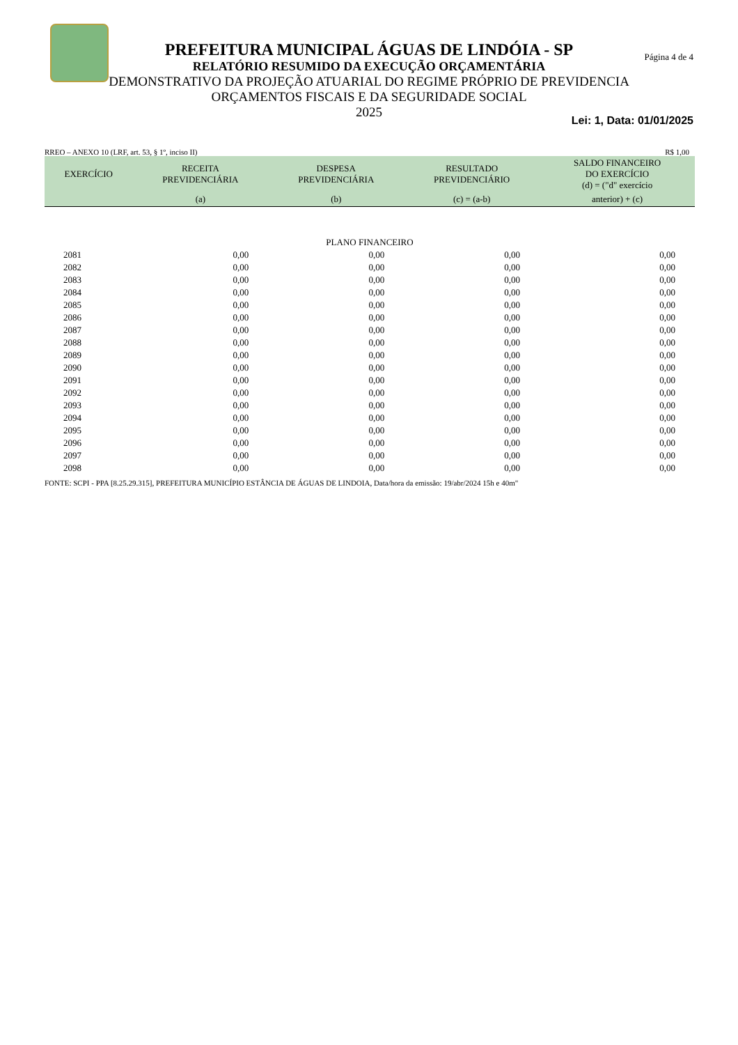Página 4 de 4
PREFEITURA MUNICIPAL ÁGUAS DE LINDÓIA - SP
RELATÓRIO RESUMIDO DA EXECUÇÃO ORÇAMENTÁRIA
DEMONSTRATIVO DA PROJEÇÃO ATUARIAL DO REGIME PRÓPRIO DE PREVIDENCIA
ORÇAMENTOS FISCAIS E DA SEGURIDADE SOCIAL
2025
Lei: 1, Data: 01/01/2025
RREO – ANEXO 10 (LRF, art. 53, § 1º, inciso II) R$ 1,00
| EXERCÍCIO | RECEITA PREVIDENCIÁRIA | DESPESA PREVIDENCIÁRIA | RESULTADO PREVIDENCIÁRIO | SALDO FINANCEIRO DO EXERCÍCIO (d) = ("d" exercício |
| --- | --- | --- | --- | --- |
| | (a) | (b) | (c) = (a-b) | anterior) + (c) |
| PLANO FINANCEIRO | | | | |
| 2081 | 0,00 | 0,00 | 0,00 | 0,00 |
| 2082 | 0,00 | 0,00 | 0,00 | 0,00 |
| 2083 | 0,00 | 0,00 | 0,00 | 0,00 |
| 2084 | 0,00 | 0,00 | 0,00 | 0,00 |
| 2085 | 0,00 | 0,00 | 0,00 | 0,00 |
| 2086 | 0,00 | 0,00 | 0,00 | 0,00 |
| 2087 | 0,00 | 0,00 | 0,00 | 0,00 |
| 2088 | 0,00 | 0,00 | 0,00 | 0,00 |
| 2089 | 0,00 | 0,00 | 0,00 | 0,00 |
| 2090 | 0,00 | 0,00 | 0,00 | 0,00 |
| 2091 | 0,00 | 0,00 | 0,00 | 0,00 |
| 2092 | 0,00 | 0,00 | 0,00 | 0,00 |
| 2093 | 0,00 | 0,00 | 0,00 | 0,00 |
| 2094 | 0,00 | 0,00 | 0,00 | 0,00 |
| 2095 | 0,00 | 0,00 | 0,00 | 0,00 |
| 2096 | 0,00 | 0,00 | 0,00 | 0,00 |
| 2097 | 0,00 | 0,00 | 0,00 | 0,00 |
| 2098 | 0,00 | 0,00 | 0,00 | 0,00 |
FONTE: SCPI - PPA [8.25.29.315], PREFEITURA MUNICÍPIO ESTÂNCIA DE ÁGUAS DE LINDOIA, Data/hora da emissão: 19/abr/2024 15h e 40m"